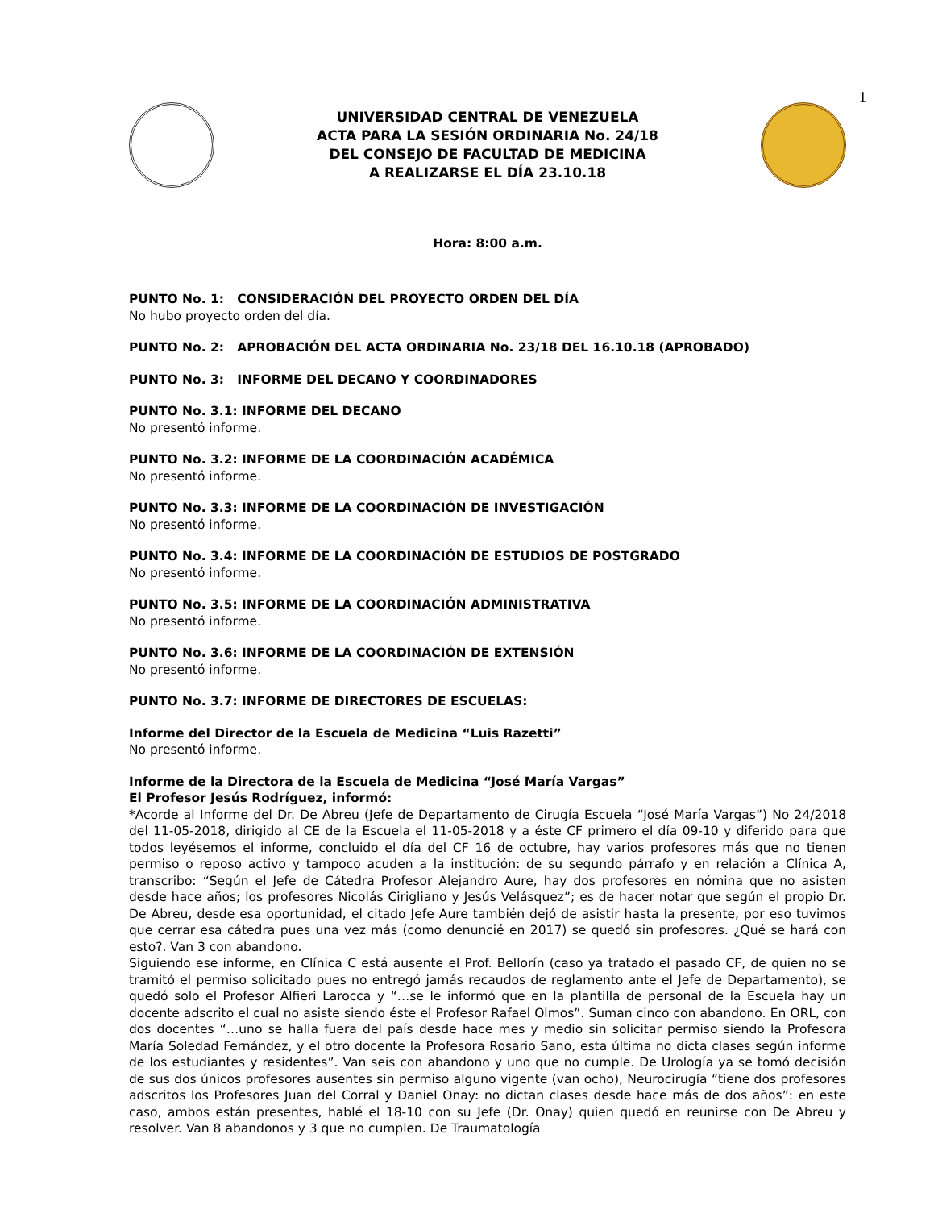1
UNIVERSIDAD CENTRAL DE VENEZUELA
ACTA PARA LA SESIÓN ORDINARIA No. 24/18
DEL CONSEJO DE FACULTAD DE MEDICINA
A REALIZARSE EL DÍA 23.10.18
Hora: 8:00 a.m.
PUNTO No. 1: CONSIDERACIÓN DEL PROYECTO ORDEN DEL DÍA
No hubo proyecto orden del día.
PUNTO No. 2: APROBACIÓN DEL ACTA ORDINARIA No. 23/18 DEL 16.10.18 (APROBADO)
PUNTO No. 3: INFORME DEL DECANO Y COORDINADORES
PUNTO No. 3.1: INFORME DEL DECANO
No presentó informe.
PUNTO No. 3.2: INFORME DE LA COORDINACIÓN ACADÉMICA
No presentó informe.
PUNTO No. 3.3: INFORME DE LA COORDINACIÓN DE INVESTIGACIÓN
No presentó informe.
PUNTO No. 3.4: INFORME DE LA COORDINACIÓN DE ESTUDIOS DE POSTGRADO
No presentó informe.
PUNTO No. 3.5: INFORME DE LA COORDINACIÓN ADMINISTRATIVA
No presentó informe.
PUNTO No. 3.6: INFORME DE LA COORDINACIÓN DE EXTENSIÓN
No presentó informe.
PUNTO No. 3.7: INFORME DE DIRECTORES DE ESCUELAS:
Informe del Director de la Escuela de Medicina “Luis Razetti”
No presentó informe.
Informe de la Directora de la Escuela de Medicina “José María Vargas”
El Profesor Jesús Rodríguez, informó:
*Acorde al Informe del Dr. De Abreu (Jefe de Departamento de Cirugía Escuela “José María Vargas”) No 24/2018 del 11-05-2018, dirigido al CE de la Escuela el 11-05-2018 y a éste CF primero el día 09-10 y diferido para que todos leyésemos el informe, concluido el día del CF 16 de octubre, hay varios profesores más que no tienen permiso o reposo activo y tampoco acuden a la institución: de su segundo párrafo y en relación a Clínica A, transcribo: “Según el Jefe de Cátedra Profesor Alejandro Aure, hay dos profesores en nómina que no asisten desde hace años; los profesores Nicolás Cirigliano y Jesús Velásquez”; es de hacer notar que según el propio Dr. De Abreu, desde esa oportunidad, el citado Jefe Aure también dejó de asistir hasta la presente, por eso tuvimos que cerrar esa cátedra pues una vez más (como denuncié en 2017) se quedó sin profesores. ¿Qué se hará con esto?. Van 3 con abandono.
Siguiendo ese informe, en Clínica C está ausente el Prof. Bellorín (caso ya tratado el pasado CF, de quien no se tramitó el permiso solicitado pues no entregó jamás recaudos de reglamento ante el Jefe de Departamento), se quedó solo el Profesor Alfieri Larocca y “…se le informó que en la plantilla de personal de la Escuela hay un docente adscrito el cual no asiste siendo éste el Profesor Rafael Olmos”. Suman cinco con abandono. En ORL, con dos docentes “…uno se halla fuera del país desde hace mes y medio sin solicitar permiso siendo la Profesora María Soledad Fernández, y el otro docente la Profesora Rosario Sano, esta última no dicta clases según informe de los estudiantes y residentes”. Van seis con abandono y uno que no cumple. De Urología ya se tomó decisión de sus dos únicos profesores ausentes sin permiso alguno vigente (van ocho), Neurocirugía “tiene dos profesores adscritos los Profesores Juan del Corral y Daniel Onay: no dictan clases desde hace más de dos años”: en este caso, ambos están presentes, hablé el 18-10 con su Jefe (Dr. Onay) quien quedó en reunirse con De Abreu y resolver. Van 8 abandonos y 3 que no cumplen. De Traumatología